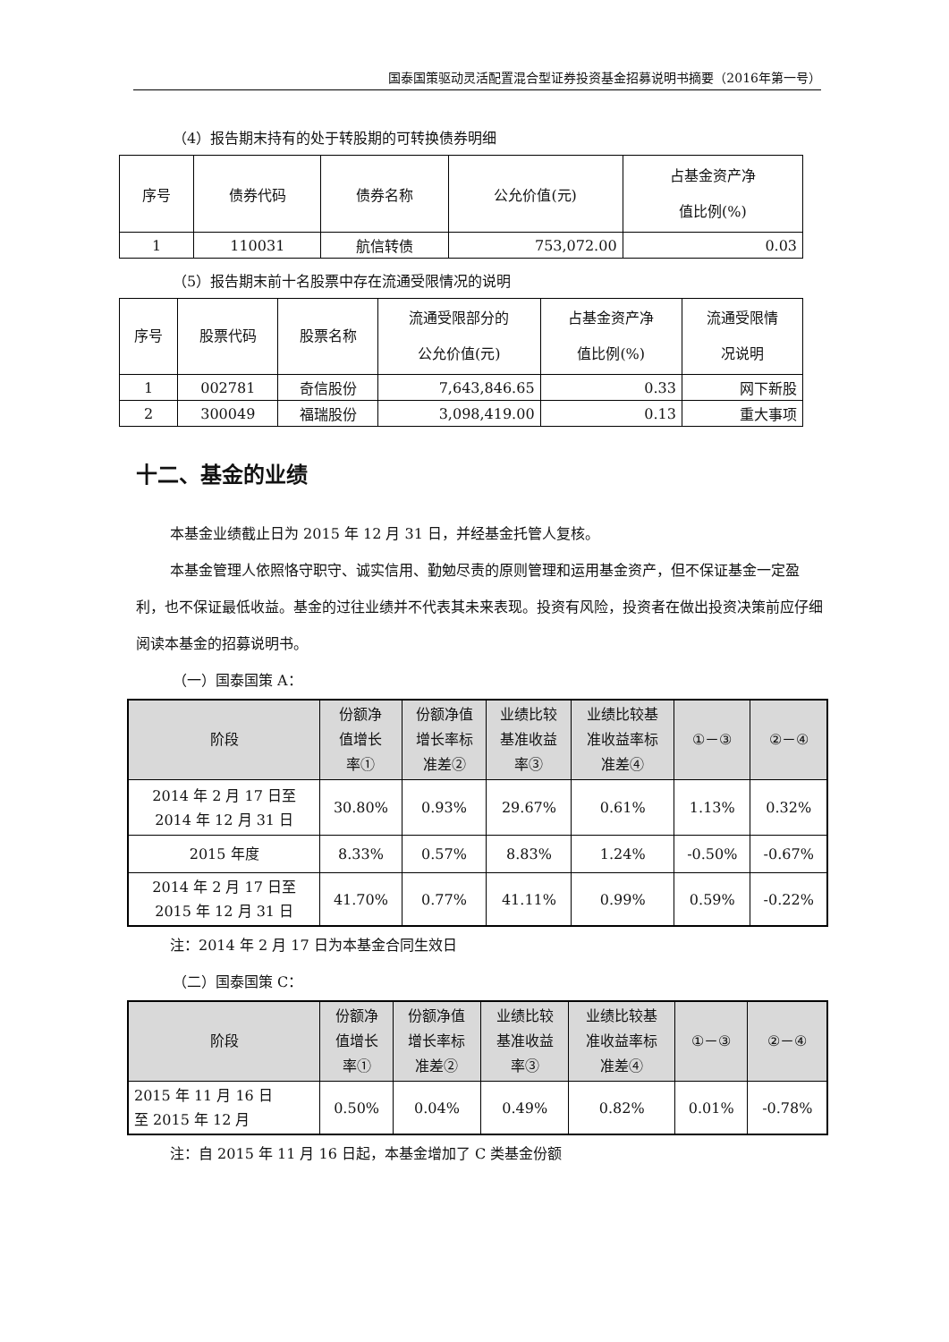国泰国策驱动灵活配置混合型证券投资基金招募说明书摘要（2016年第一号）
（4）报告期末持有的处于转股期的可转换债券明细
| 序号 | 债券代码 | 债券名称 | 公允价值(元) | 占基金资产净 值比例(%) |
| --- | --- | --- | --- | --- |
| 1 | 110031 | 航信转债 | 753,072.00 | 0.03 |
（5）报告期末前十名股票中存在流通受限情况的说明
| 序号 | 股票代码 | 股票名称 | 流通受限部分的 公允价值(元) | 占基金资产净 值比例(%) | 流通受限情 况说明 |
| --- | --- | --- | --- | --- | --- |
| 1 | 002781 | 奇信股份 | 7,643,846.65 | 0.33 | 网下新股 |
| 2 | 300049 | 福瑞股份 | 3,098,419.00 | 0.13 | 重大事项 |
十二、基金的业绩
本基金业绩截止日为 2015 年 12 月 31 日，并经基金托管人复核。
本基金管理人依照恪守职守、诚实信用、勤勉尽责的原则管理和运用基金资产，但不保证基金一定盈利，也不保证最低收益。基金的过往业绩并不代表其未来表现。投资有风险，投资者在做出投资决策前应仔细阅读本基金的招募说明书。
（一）国泰国策 A：
| 阶段 | 份额净 值增长 率① | 份额净值 增长率标 准差② | 业绩比较 基准收益 率③ | 业绩比较基 准收益率标 准差④ | ①－③ | ②－④ |
| --- | --- | --- | --- | --- | --- | --- |
| 2014 年 2 月 17 日至 2014 年 12 月 31 日 | 30.80% | 0.93% | 29.67% | 0.61% | 1.13% | 0.32% |
| 2015 年度 | 8.33% | 0.57% | 8.83% | 1.24% | -0.50% | -0.67% |
| 2014 年 2 月 17 日至 2015 年 12 月 31 日 | 41.70% | 0.77% | 41.11% | 0.99% | 0.59% | -0.22% |
注：2014 年 2 月 17 日为本基金合同生效日
（二）国泰国策 C：
| 阶段 | 份额净 值增长 率① | 份额净值 增长率标 准差② | 业绩比较 基准收益 率③ | 业绩比较基 准收益率标 准差④ | ①－③ | ②－④ |
| --- | --- | --- | --- | --- | --- | --- |
| 2015 年 11 月 16 日 至 2015 年 12 月 | 0.50% | 0.04% | 0.49% | 0.82% | 0.01% | -0.78% |
注：自 2015 年 11 月 16 日起，本基金增加了 C 类基金份额